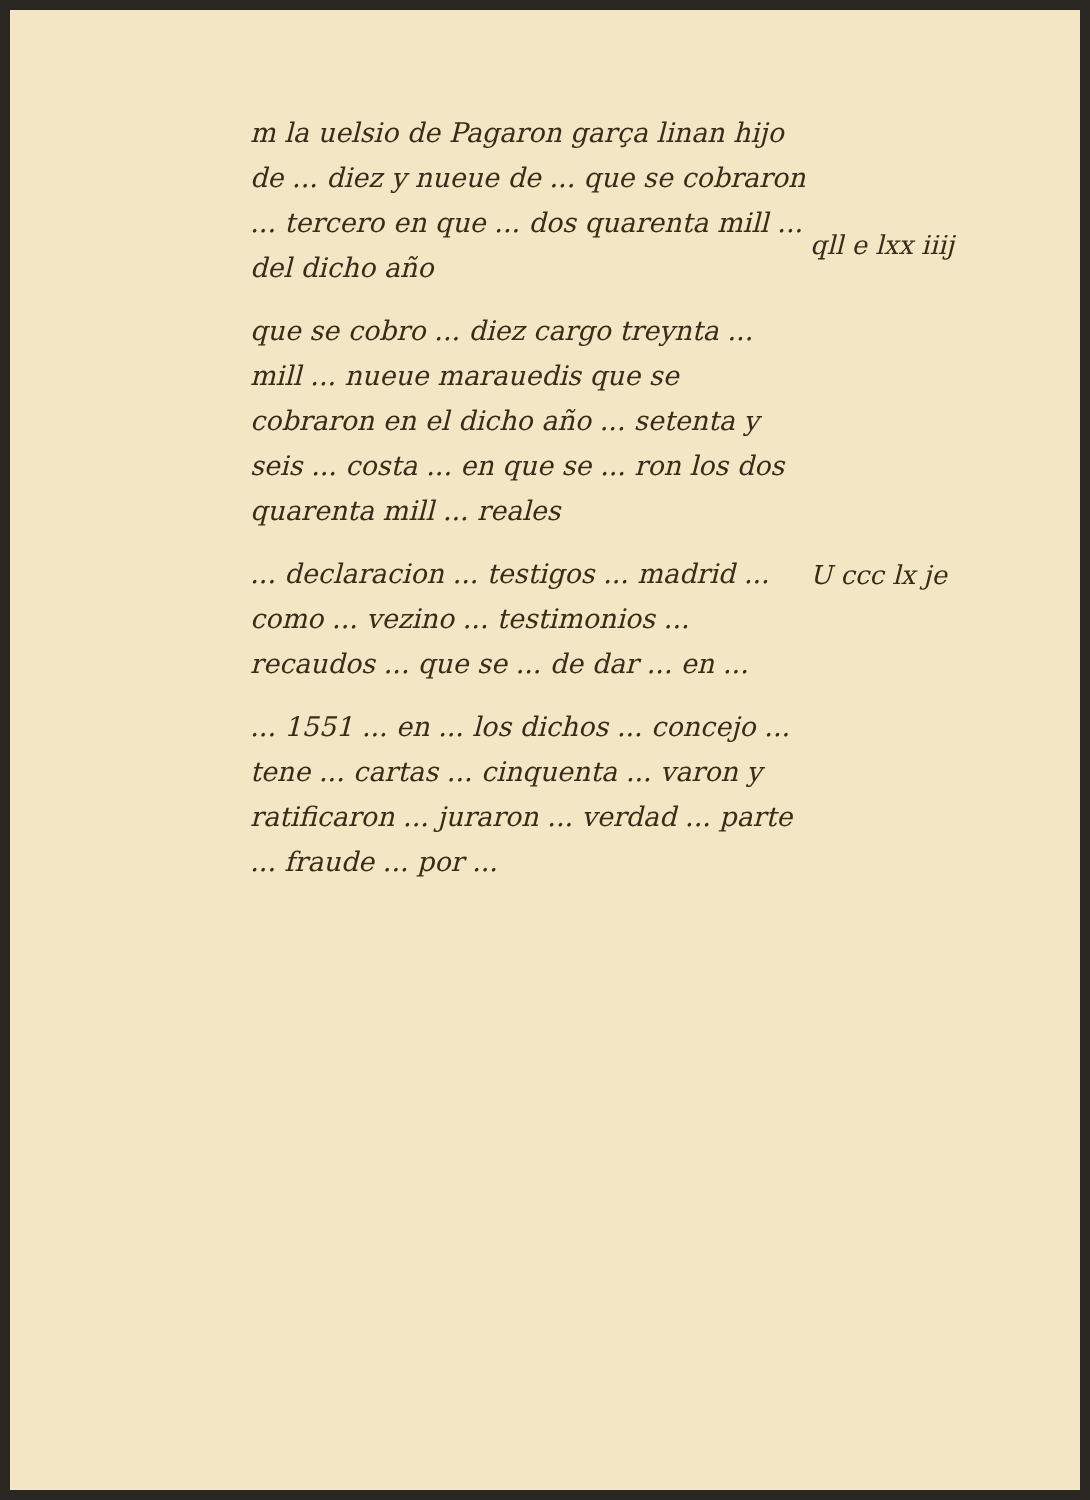m la uelsio de Pagaron garça linan hijo de ... diez y nueue de ... que se cobraron ... tercero en que ... dos quarenta mill ... del dicho año
que se cobro ... diez cargo treynta ... mill ... nueue marauedis que se cobraron en el dicho año ... setenta y seis ... costa ... en que se ... ron los dos quarenta mill ... reales
... declaracion ... testigos ... madrid ... como ... vezino ... testimonios ... recaudos ... que se ... de dar ... en ...
... 1551 ... en ... los dichos ... concejo ... tene ... cartas ... cinquenta ... varon y ratificaron ... juraron ... verdad ... parte ... fraude ... por ...
qll e lxx iiij
U ccc lx je